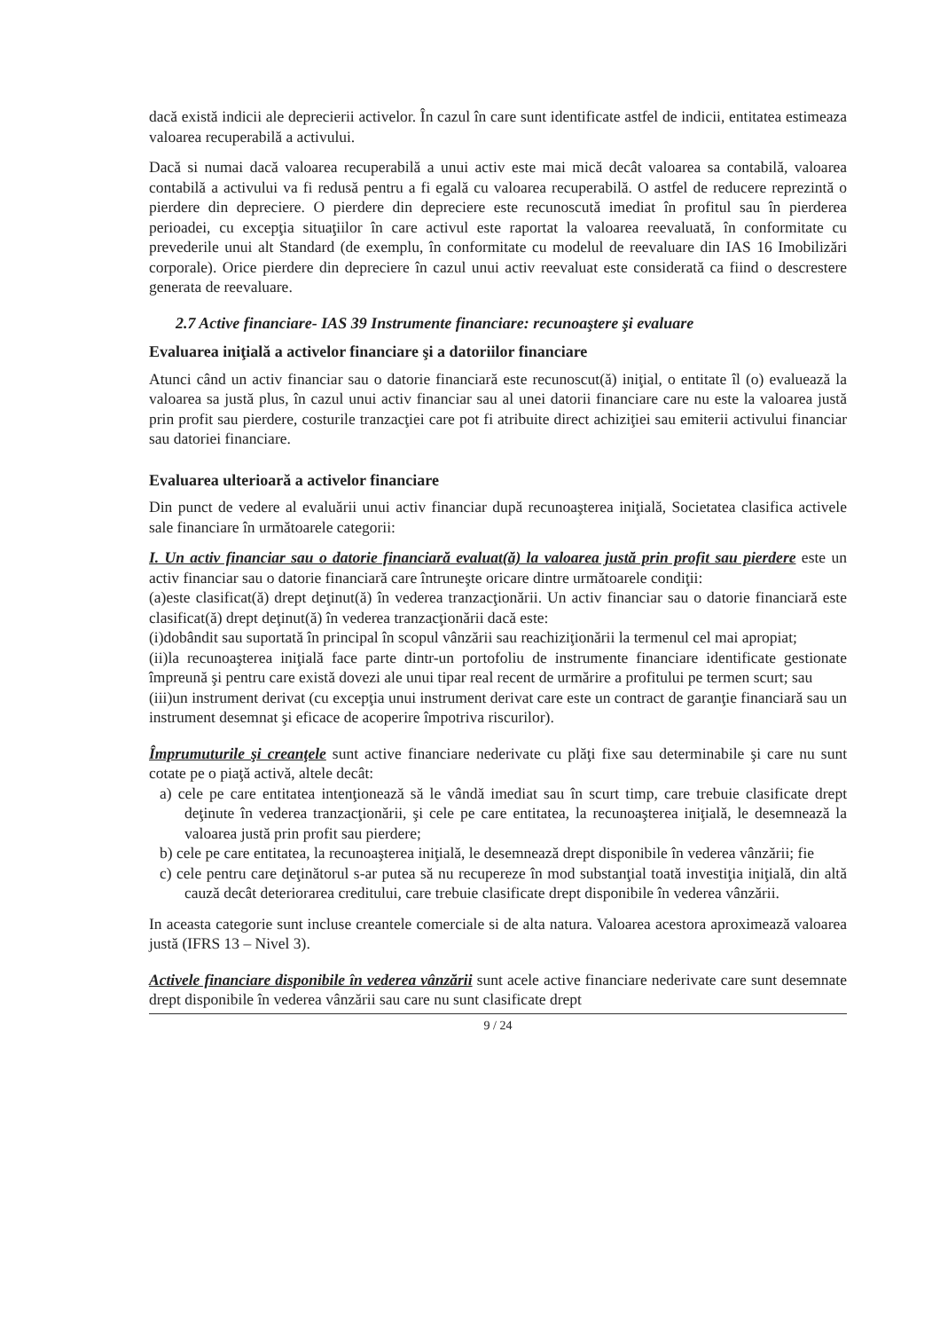dacă există indicii ale deprecierii activelor. În cazul în care sunt identificate astfel de indicii, entitatea estimeaza valoarea recuperabilă a activului.
Dacă si numai dacă valoarea recuperabilă a unui activ este mai mică decât valoarea sa contabilă, valoarea contabilă a activului va fi redusă pentru a fi egală cu valoarea recuperabilă. O astfel de reducere reprezintă o pierdere din depreciere. O pierdere din depreciere este recunoscută imediat în profitul sau în pierderea perioadei, cu excepţia situaţiilor în care activul este raportat la valoarea reevaluată, în conformitate cu prevederile unui alt Standard (de exemplu, în conformitate cu modelul de reevaluare din IAS 16 Imobilizări corporale). Orice pierdere din depreciere în cazul unui activ reevaluat este considerată ca fiind o descrestere generata de reevaluare.
2.7 Active financiare- IAS 39 Instrumente financiare: recunoaştere şi evaluare
Evaluarea iniţială a activelor financiare şi a datoriilor financiare
Atunci când un activ financiar sau o datorie financiară este recunoscut(ă) iniţial, o entitate îl (o) evaluează la valoarea sa justă plus, în cazul unui activ financiar sau al unei datorii financiare care nu este la valoarea justă prin profit sau pierdere, costurile tranzacţiei care pot fi atribuite direct achiziţiei sau emiterii activului financiar sau datoriei financiare.
Evaluarea ulterioară a activelor financiare
Din punct de vedere al evaluării unui activ financiar după recunoaşterea iniţială, Societatea clasifica activele sale financiare în următoarele categorii:
I. Un activ financiar sau o datorie financiară evaluat(ă) la valoarea justă prin profit sau pierdere este un activ financiar sau o datorie financiară care întruneşte oricare dintre următoarele condiţii:
(a)este clasificat(ă) drept deţinut(ă) în vederea tranzacţionării. Un activ financiar sau o datorie financiară este clasificat(ă) drept deţinut(ă) în vederea tranzacţionării dacă este:
(i)dobândit sau suportată în principal în scopul vânzării sau reachiziţionării la termenul cel mai apropiat;
(ii)la recunoaşterea iniţială face parte dintr-un portofoliu de instrumente financiare identificate gestionate împreună şi pentru care există dovezi ale unui tipar real recent de urmărire a profitului pe termen scurt; sau
(iii)un instrument derivat (cu excepţia unui instrument derivat care este un contract de garanţie financiară sau un instrument desemnat şi eficace de acoperire împotriva riscurilor).
Împrumuturile şi creanţele sunt active financiare nederivate cu plăţi fixe sau determinabile şi care nu sunt cotate pe o piaţă activă, altele decât:
a) cele pe care entitatea intenţionează să le vândă imediat sau în scurt timp, care trebuie clasificate drept deţinute în vederea tranzacţionării, şi cele pe care entitatea, la recunoaşterea iniţială, le desemnează la valoarea justă prin profit sau pierdere;
b) cele pe care entitatea, la recunoaşterea iniţială, le desemnează drept disponibile în vederea vânzării; fie
c) cele pentru care deţinătorul s-ar putea să nu recupereze în mod substanţial toată investiţia iniţială, din altă cauză decât deteriorarea creditului, care trebuie clasificate drept disponibile în vederea vânzării.
In aceasta categorie sunt incluse creantele comerciale si de alta natura. Valoarea acestora aproximează valoarea justă (IFRS 13 – Nivel 3).
Activele financiare disponibile în vederea vânzării sunt acele active financiare nederivate care sunt desemnate drept disponibile în vederea vânzării sau care nu sunt clasificate drept
9 / 24